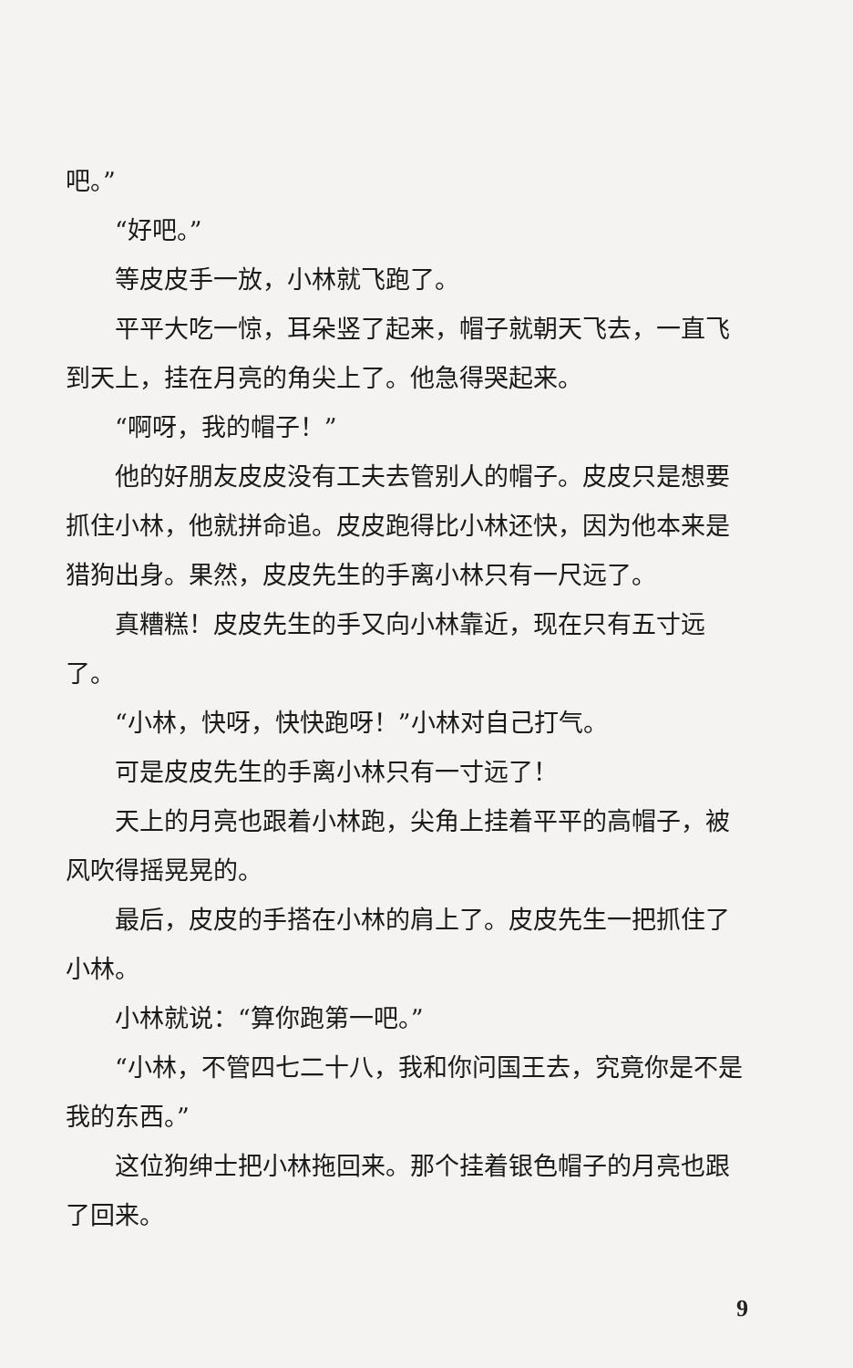吧。”
“好吧。”
等皮皮手一放，小林就飞跑了。
平平大吃一惊，耳朵竖了起来，帽子就朝天飞去，一直飞到天上，挂在月亮的角尖上了。他急得哭起来。
“啊呀，我的帽子！”
他的好朋友皮皮没有工夫去管别人的帽子。皮皮只是想要抓住小林，他就拼命追。皮皮跑得比小林还快，因为他本来是猎狗出身。果然，皮皮先生的手离小林只有一尺远了。
真糟糕！皮皮先生的手又向小林靠近，现在只有五寸远了。
“小林，快呀，快快跑呀！”小林对自己打气。
可是皮皮先生的手离小林只有一寸远了！
天上的月亮也跟着小林跑，尖角上挂着平平的高帽子，被风吹得摇晃晃的。
最后，皮皮的手搭在小林的肩上了。皮皮先生一把抓住了小林。
小林就说：“算你跑第一吧。”
“小林，不管四七二十八，我和你问国王去，究竟你是不是我的东西。”
这位狗绅士把小林拖回来。那个挂着银色帽子的月亮也跟了回来。
9